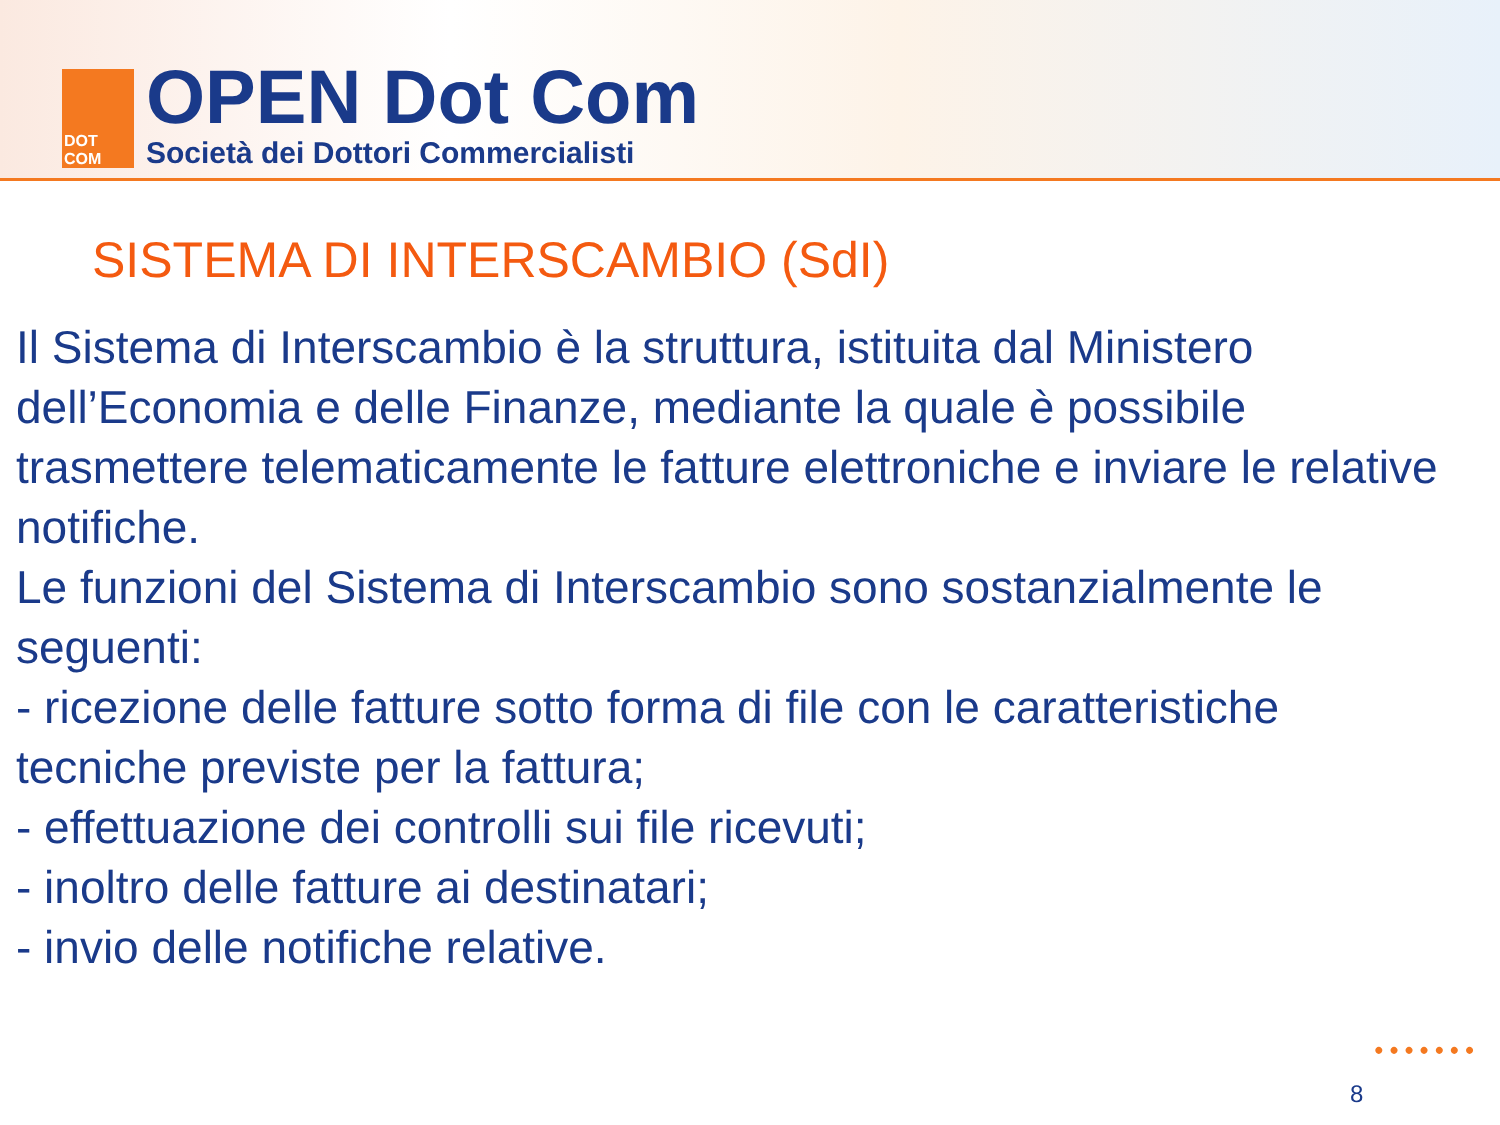DOT
COM
OPEN Dot Com
Società dei Dottori Commercialisti
SISTEMA DI INTERSCAMBIO (SdI)
Il Sistema di Interscambio è la struttura, istituita dal Ministero dell’Economia e delle Finanze, mediante la quale è possibile trasmettere telematicamente le fatture elettroniche e inviare le relative notifiche.
Le funzioni del Sistema di Interscambio sono sostanzialmente le seguenti:
- ricezione delle fatture sotto forma di file con le caratteristiche tecniche previste per la fattura;
- effettuazione dei controlli sui file ricevuti;
- inoltro delle fatture ai destinatari;
- invio delle notifiche relative.
•••••••
8